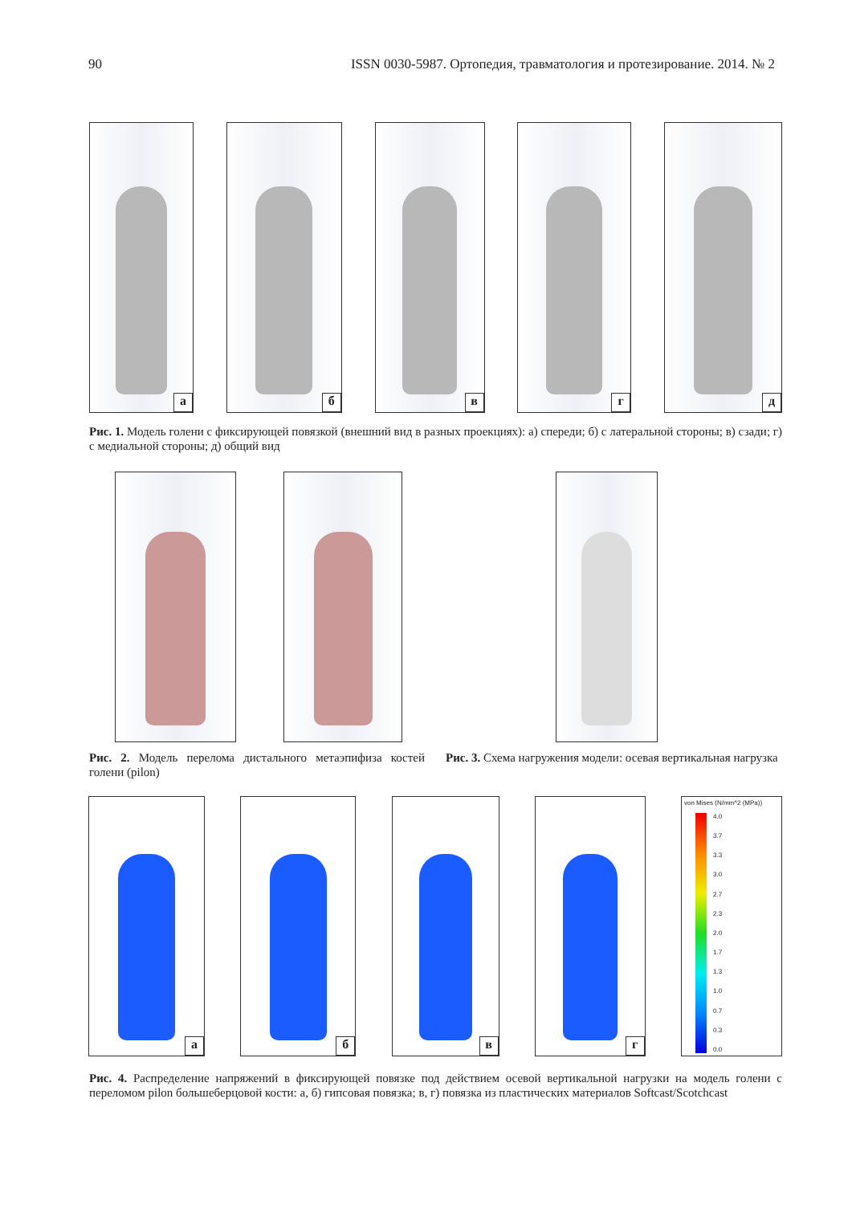90 ISSN 0030-5987. Ортопедия, травматология и протезирование. 2014. № 2
а
б
в
г
д
Рис. 1. Модель голени с фиксирующей повязкой (внешний вид в разных проекциях): а) спереди; б) с латеральной стороны; в) сзади; г) с медиальной стороны; д) общий вид
Рис. 2. Модель перелома дистального метаэпифиза костей голени (pilon)
Рис. 3. Схема нагружения модели: осевая вертикальная нагрузка
а
б
в
г
von Mises (N/mm^2 (MPa))
4.0
3.7
3.3
3.0
2.7
2.3
2.0
1.7
1.3
1.0
0.7
0.3
0.0
Рис. 4. Распределение напряжений в фиксирующей повязке под действием осевой вертикальной нагрузки на модель голени с переломом pilon большеберцовой кости: а, б) гипсовая повязка; в, г) повязка из пластических материалов Softcast/Scotchcast